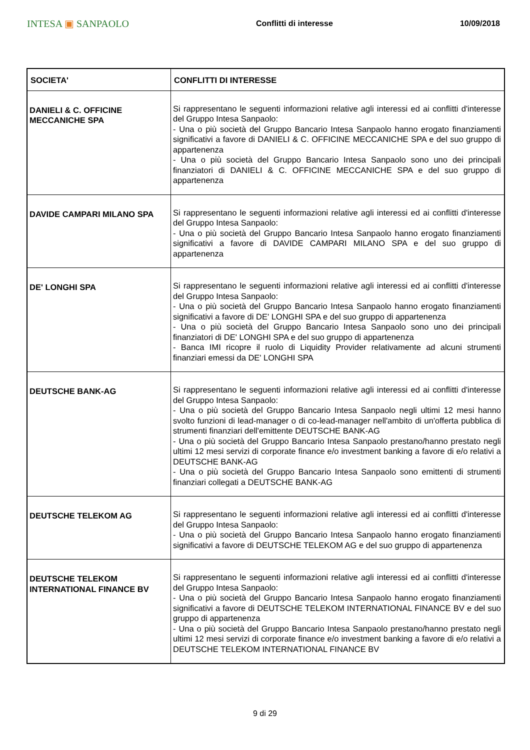INTESA ▣ SANPAOLO
Conflitti di interesse 10/09/2018
| SOCIETA' | CONFLITTI DI INTERESSE |
| --- | --- |
| DANIELI & C. OFFICINE MECCANICHE SPA | Si rappresentano le seguenti informazioni relative agli interessi ed ai conflitti d'interesse del Gruppo Intesa Sanpaolo: - Una o più società del Gruppo Bancario Intesa Sanpaolo hanno erogato finanziamenti significativi a favore di DANIELI & C. OFFICINE MECCANICHE SPA e del suo gruppo di appartenenza - Una o più società del Gruppo Bancario Intesa Sanpaolo sono uno dei principali finanziatori di DANIELI & C. OFFICINE MECCANICHE SPA e del suo gruppo di appartenenza |
| DAVIDE CAMPARI MILANO SPA | Si rappresentano le seguenti informazioni relative agli interessi ed ai conflitti d'interesse del Gruppo Intesa Sanpaolo: - Una o più società del Gruppo Bancario Intesa Sanpaolo hanno erogato finanziamenti significativi a favore di DAVIDE CAMPARI MILANO SPA e del suo gruppo di appartenenza |
| DE' LONGHI SPA | Si rappresentano le seguenti informazioni relative agli interessi ed ai conflitti d'interesse del Gruppo Intesa Sanpaolo: - Una o più società del Gruppo Bancario Intesa Sanpaolo hanno erogato finanziamenti significativi a favore di DE' LONGHI SPA e del suo gruppo di appartenenza - Una o più società del Gruppo Bancario Intesa Sanpaolo sono uno dei principali finanziatori di DE' LONGHI SPA e del suo gruppo di appartenenza - Banca IMI ricopre il ruolo di Liquidity Provider relativamente ad alcuni strumenti finanziari emessi da DE' LONGHI SPA |
| DEUTSCHE BANK-AG | Si rappresentano le seguenti informazioni relative agli interessi ed ai conflitti d'interesse del Gruppo Intesa Sanpaolo: - Una o più società del Gruppo Bancario Intesa Sanpaolo negli ultimi 12 mesi hanno svolto funzioni di lead-manager o di co-lead-manager nell'ambito di un'offerta pubblica di strumenti finanziari dell'emittente DEUTSCHE BANK-AG - Una o più società del Gruppo Bancario Intesa Sanpaolo prestano/hanno prestato negli ultimi 12 mesi servizi di corporate finance e/o investment banking a favore di e/o relativi a DEUTSCHE BANK-AG - Una o più società del Gruppo Bancario Intesa Sanpaolo sono emittenti di strumenti finanziari collegati a DEUTSCHE BANK-AG |
| DEUTSCHE TELEKOM AG | Si rappresentano le seguenti informazioni relative agli interessi ed ai conflitti d'interesse del Gruppo Intesa Sanpaolo: - Una o più società del Gruppo Bancario Intesa Sanpaolo hanno erogato finanziamenti significativi a favore di DEUTSCHE TELEKOM AG e del suo gruppo di appartenenza |
| DEUTSCHE TELEKOM INTERNATIONAL FINANCE BV | Si rappresentano le seguenti informazioni relative agli interessi ed ai conflitti d'interesse del Gruppo Intesa Sanpaolo: - Una o più società del Gruppo Bancario Intesa Sanpaolo hanno erogato finanziamenti significativi a favore di DEUTSCHE TELEKOM INTERNATIONAL FINANCE BV e del suo gruppo di appartenenza - Una o più società del Gruppo Bancario Intesa Sanpaolo prestano/hanno prestato negli ultimi 12 mesi servizi di corporate finance e/o investment banking a favore di e/o relativi a DEUTSCHE TELEKOM INTERNATIONAL FINANCE BV |
9 di 29